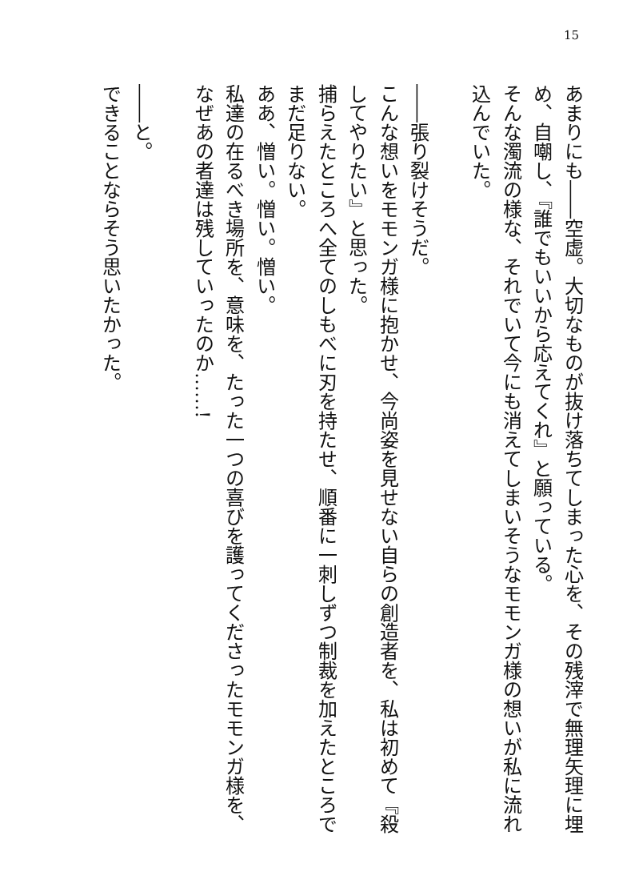15
あまりにも――空虚。大切なものが抜け落ちてしまった心を、その残滓で無理矢理に埋め、自嘲し、『誰でもいいから応えてくれ』と願っている。
そんな濁流の様な、それでいて今にも消えてしまいそうなモモンガ様の想いが私に流れ込んでいた。
　
――張り裂けそうだ。
こんな想いをモモンガ様に抱かせ、今尚姿を見せない自らの創造者を、私は初めて『殺してやりたい』と思った。
捕らえたところへ全てのしもべに刃を持たせ、順番に一刺しずつ制裁を加えたところでまだ足りない。
ああ、憎い。憎い。憎い。
私達の在るべき場所を、意味を、たった一つの喜びを護ってくださったモモンガ様を、なぜあの者達は残していったのか……!
　
――と。
できることならそう思いたかった。